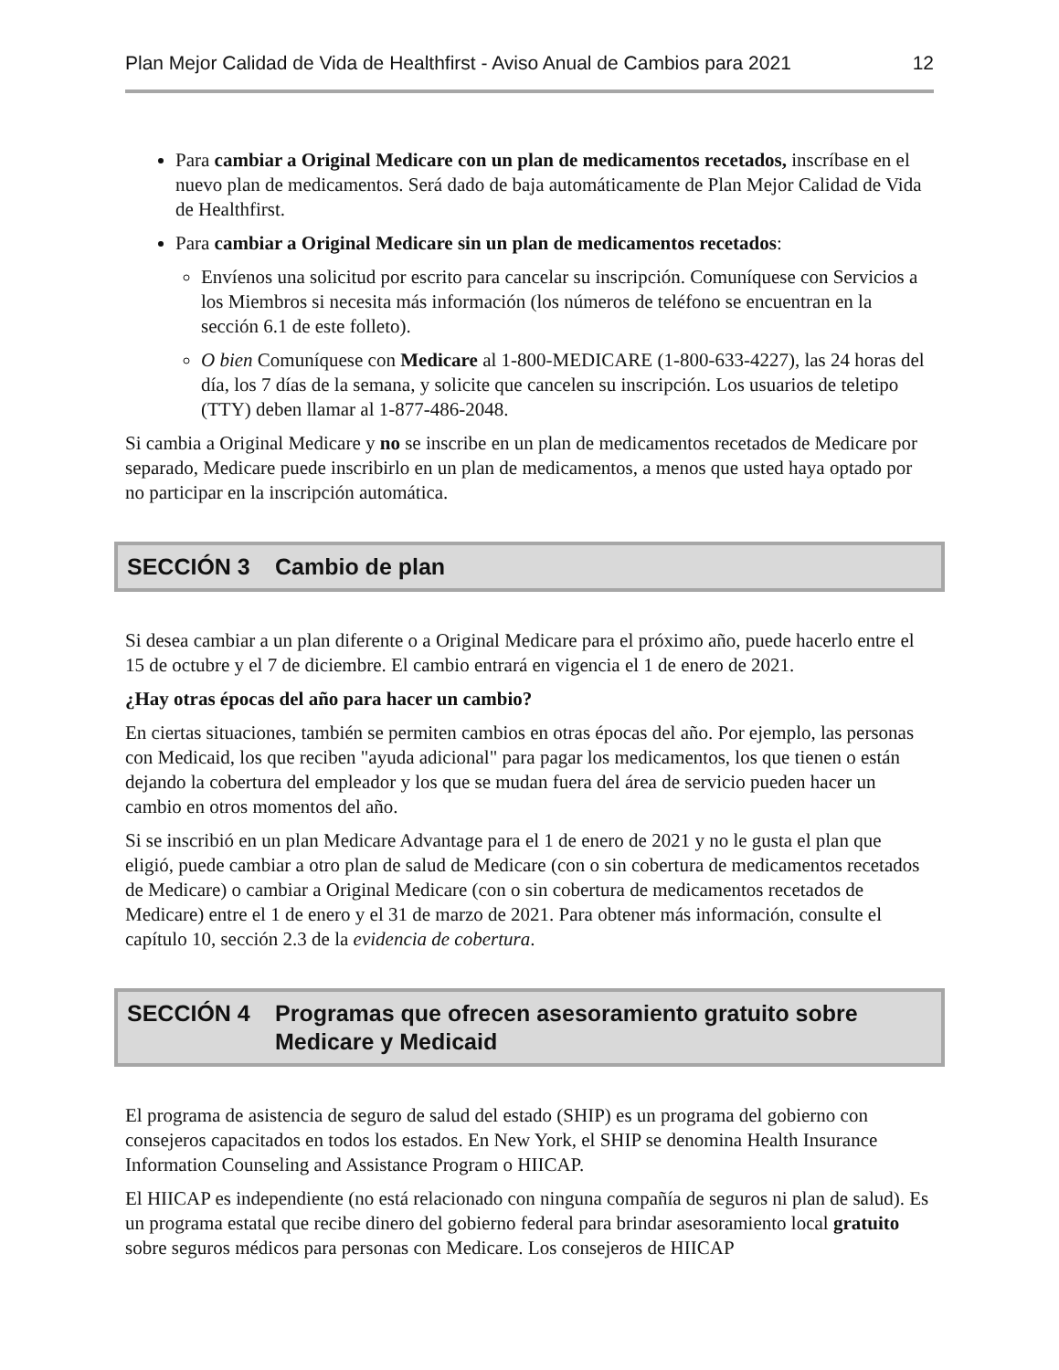Plan Mejor Calidad de Vida de Healthfirst - Aviso Anual de Cambios para 2021 12
Para cambiar a Original Medicare con un plan de medicamentos recetados, inscríbase en el nuevo plan de medicamentos. Será dado de baja automáticamente de Plan Mejor Calidad de Vida de Healthfirst.
Para cambiar a Original Medicare sin un plan de medicamentos recetados:
Envíenos una solicitud por escrito para cancelar su inscripción. Comuníquese con Servicios a los Miembros si necesita más información (los números de teléfono se encuentran en la sección 6.1 de este folleto).
O bien Comuníquese con Medicare al 1-800-MEDICARE (1-800-633-4227), las 24 horas del día, los 7 días de la semana, y solicite que cancelen su inscripción. Los usuarios de teletipo (TTY) deben llamar al 1-877-486-2048.
Si cambia a Original Medicare y no se inscribe en un plan de medicamentos recetados de Medicare por separado, Medicare puede inscribirlo en un plan de medicamentos, a menos que usted haya optado por no participar en la inscripción automática.
SECCIÓN 3 Cambio de plan
Si desea cambiar a un plan diferente o a Original Medicare para el próximo año, puede hacerlo entre el 15 de octubre y el 7 de diciembre. El cambio entrará en vigencia el 1 de enero de 2021.
¿Hay otras épocas del año para hacer un cambio?
En ciertas situaciones, también se permiten cambios en otras épocas del año. Por ejemplo, las personas con Medicaid, los que reciben "ayuda adicional" para pagar los medicamentos, los que tienen o están dejando la cobertura del empleador y los que se mudan fuera del área de servicio pueden hacer un cambio en otros momentos del año.
Si se inscribió en un plan Medicare Advantage para el 1 de enero de 2021 y no le gusta el plan que eligió, puede cambiar a otro plan de salud de Medicare (con o sin cobertura de medicamentos recetados de Medicare) o cambiar a Original Medicare (con o sin cobertura de medicamentos recetados de Medicare) entre el 1 de enero y el 31 de marzo de 2021. Para obtener más información, consulte el capítulo 10, sección 2.3 de la evidencia de cobertura.
SECCIÓN 4 Programas que ofrecen asesoramiento gratuito sobre Medicare y Medicaid
El programa de asistencia de seguro de salud del estado (SHIP) es un programa del gobierno con consejeros capacitados en todos los estados. En New York, el SHIP se denomina Health Insurance Information Counseling and Assistance Program o HIICAP.
El HIICAP es independiente (no está relacionado con ninguna compañía de seguros ni plan de salud). Es un programa estatal que recibe dinero del gobierno federal para brindar asesoramiento local gratuito sobre seguros médicos para personas con Medicare. Los consejeros de HIICAP